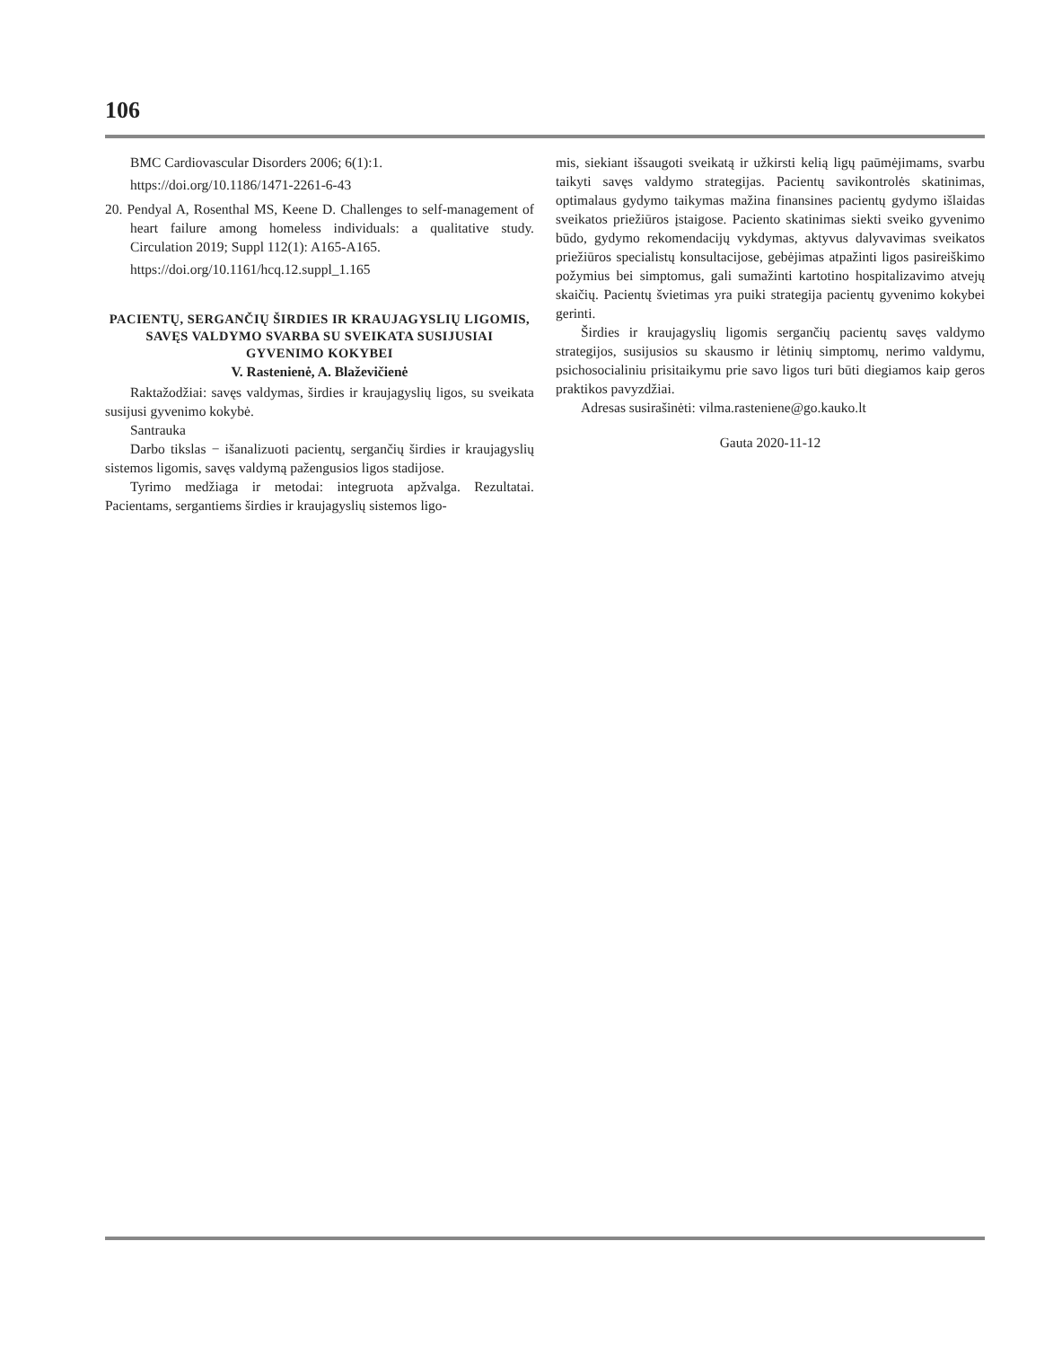106
BMC Cardiovascular Disorders 2006; 6(1):1.
https://doi.org/10.1186/1471-2261-6-43
20. Pendyal A, Rosenthal MS, Keene D. Challenges to self-management of heart failure among homeless individuals: a qualitative study. Circulation 2019; Suppl 112(1): A165-A165.
https://doi.org/10.1161/hcq.12.suppl_1.165
PACIENTŲ, SERGANČIŲ ŠIRDIES IR KRAUJAGYSLIŲ LIGOMIS, SAVĘS VALDYMO SVARBA SU SVEIKATA SUSIJUSIAI GYVENIMO KOKYBEI
V. Rastenienė, A. Blaževičienė
Raktažodžiai: savęs valdymas, širdies ir kraujagyslių ligos, su sveikata susijusi gyvenimo kokybė.
Santrauka
Darbo tikslas − išanalizuoti pacientų, sergančių širdies ir kraujagyslių sistemos ligomis, savęs valdymą pažengusios ligos stadijose.
Tyrimo medžiaga ir metodai: integruota apžvalga. Rezultatai. Pacientams, sergantiems širdies ir kraujagyslių sistemos ligo-
mis, siekiant išsaugoti sveikatą ir užkirsti kelią ligų paūmėjimams, svarbu taikyti savęs valdymo strategijas. Pacientų savikontrolės skatinimas, optimalaus gydymo taikymas mažina finansines pacientų gydymo išlaidas sveikatos priežiūros įstaigose. Paciento skatinimas siekti sveiko gyvenimo būdo, gydymo rekomendacijų vykdymas, aktyvus dalyvavimas sveikatos priežiūros specialistų konsultacijose, gebėjimas atpažinti ligos pasireiškimo požymius bei simptomus, gali sumažinti kartotino hospitalizavimo atvejų skaičių. Pacientų švietimas yra puiki strategija pacientų gyvenimo kokybei gerinti.
Širdies ir kraujagyslių ligomis sergančių pacientų savęs valdymo strategijos, susijusios su skausmo ir lėtinių simptomų, nerimo valdymu, psichosocialiniu prisitaikymu prie savo ligos turi būti diegiamos kaip geros praktikos pavyzdžiai.
Adresas susirašinėti: vilma.rasteniene@go.kauko.lt
Gauta 2020-11-12